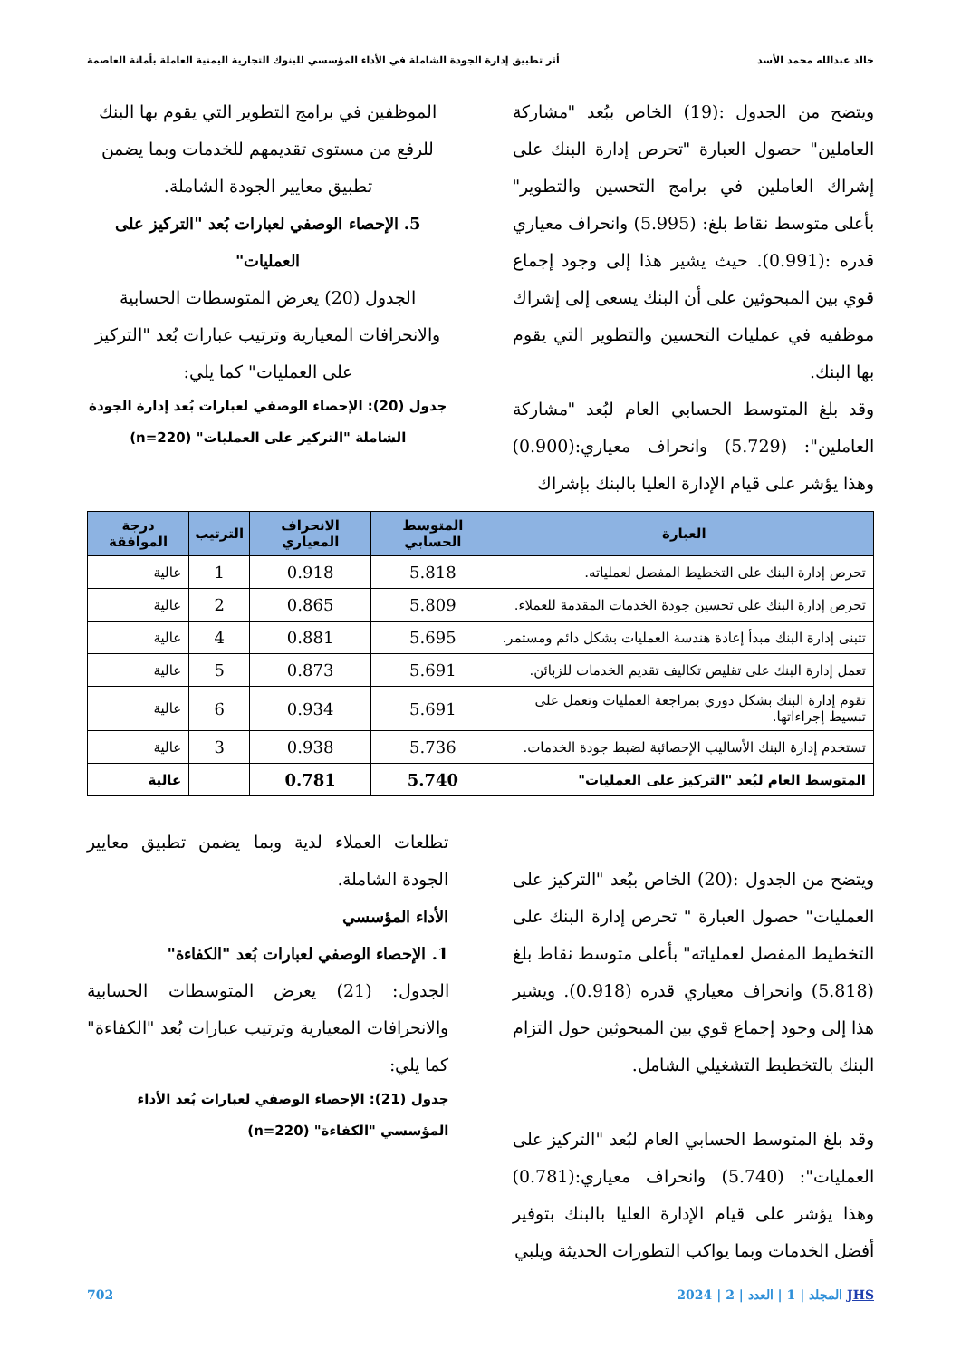خالد عبدالله محمد الأسد أثر تطبيق إدارة الجودة الشاملة في الأداء المؤسسي للبنوك التجارية اليمنية العاملة بأمانة العاصمة
ويتضح من الجدول :(19) الخاص ببُعد "مشاركة العاملين" حصول العبارة "تحرص إدارة البنك على إشراك العاملين في برامج التحسين والتطوير" بأعلى متوسط نقاط بلغ: (5.995) وانحراف معياري قدره :(0.991). حيث يشير هذا إلى وجود إجماع قوي بين المبحوثين على أن البنك يسعى إلى إشراك موظفيه في عمليات التحسين والتطوير التي يقوم بها البنك.
وقد بلغ المتوسط الحسابي العام لبُعد "مشاركة العاملين": (5.729) وانحراف معياري:(0.900) وهذا يؤشر على قيام الإدارة العليا بالبنك بإشراك
الموظفين في برامج التطوير التي يقوم بها البنك للرفع من مستوى تقديمهم للخدمات وبما يضمن تطبيق معايير الجودة الشاملة.
5. الإحصاء الوصفي لعبارات بُعد "التركيز على العمليات"
الجدول (20) يعرض المتوسطات الحسابية والانحرافات المعيارية وترتيب عبارات بُعد "التركيز على العمليات" كما يلي:
جدول (20): الإحصاء الوصفي لعبارات بُعد إدارة الجودة الشاملة "التركيز على العمليات" (n=220)
| العبارة | المتوسط الحسابي | الانحراف المعياري | الترتيب | درجة الموافقة |
| --- | --- | --- | --- | --- |
| تحرص إدارة البنك على التخطيط المفصل لعملياته. | 5.818 | 0.918 | 1 | عالية |
| تحرص إدارة البنك على تحسين جودة الخدمات المقدمة للعملاء. | 5.809 | 0.865 | 2 | عالية |
| تتبنى إدارة البنك مبدأ إعادة هندسة العمليات بشكل دائم ومستمر. | 5.695 | 0.881 | 4 | عالية |
| تعمل إدارة البنك على تقليص تكاليف تقديم الخدمات للزبائن. | 5.691 | 0.873 | 5 | عالية |
| تقوم إدارة البنك بشكل دوري بمراجعة العمليات وتعمل على تبسيط إجراءاتها. | 5.691 | 0.934 | 6 | عالية |
| تستخدم إدارة البنك الأساليب الإحصائية لضبط جودة الخدمات. | 5.736 | 0.938 | 3 | عالية |
| المتوسط العام لبُعد "التركيز على العمليات" | 5.740 | 0.781 | | عالية |
ويتضح من الجدول :(20) الخاص ببُعد "التركيز على العمليات" حصول العبارة " تحرص إدارة البنك على التخطيط المفصل لعملياته" بأعلى متوسط نقاط بلغ (5.818) وانحراف معياري قدره (0.918). ويشير هذا إلى وجود إجماع قوي بين المبحوثين حول التزام البنك بالتخطيط التشغيلي الشامل.
وقد بلغ المتوسط الحسابي العام لبُعد "التركيز على العمليات": (5.740) وانحراف معياري:(0.781) وهذا يؤشر على قيام الإدارة العليا بالبنك بتوفير أفضل الخدمات وبما يواكب التطورات الحديثة ويلبي
تطلعات العملاء لدية وبما يضمن تطبيق معايير الجودة الشاملة.
الأداء المؤسسي
1. الإحصاء الوصفي لعبارات بُعد "الكفاءة"
الجدول: (21) يعرض المتوسطات الحسابية والانحرافات المعيارية وترتيب عبارات بُعد "الكفاءة" كما يلي:
جدول (21): الإحصاء الوصفي لعبارات بُعد الأداء المؤسسي "الكفاءة" (n=220)
JHS المجلد | 1 | العدد | 2 | 2024 702